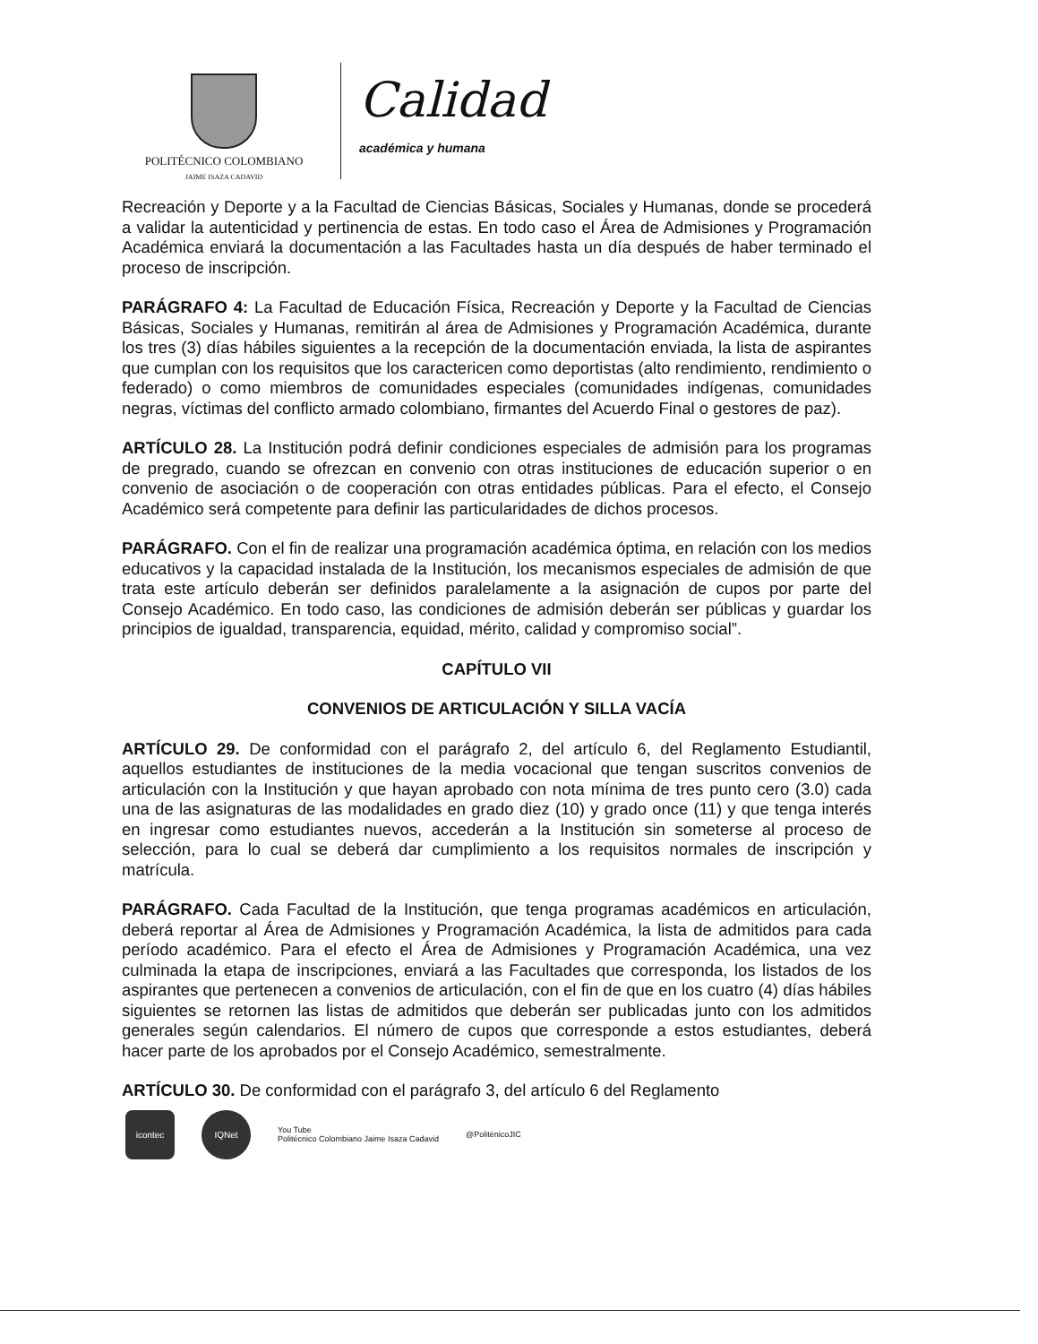POLITÉCNICO COLOMBIANO
JAIME ISAZA CADAVID
Calidad
académica y humana
Recreación y Deporte y a la Facultad de Ciencias Básicas, Sociales y Humanas, donde se procederá a validar la autenticidad y pertinencia de estas. En todo caso el Área de Admisiones y Programación Académica enviará la documentación a las Facultades hasta un día después de haber terminado el proceso de inscripción.
PARÁGRAFO 4: La Facultad de Educación Física, Recreación y Deporte y la Facultad de Ciencias Básicas, Sociales y Humanas, remitirán al área de Admisiones y Programación Académica, durante los tres (3) días hábiles siguientes a la recepción de la documentación enviada, la lista de aspirantes que cumplan con los requisitos que los caractericen como deportistas (alto rendimiento, rendimiento o federado) o como miembros de comunidades especiales (comunidades indígenas, comunidades negras, víctimas del conflicto armado colombiano, firmantes del Acuerdo Final o gestores de paz).
ARTÍCULO 28. La Institución podrá definir condiciones especiales de admisión para los programas de pregrado, cuando se ofrezcan en convenio con otras instituciones de educación superior o en convenio de asociación o de cooperación con otras entidades públicas. Para el efecto, el Consejo Académico será competente para definir las particularidades de dichos procesos.
PARÁGRAFO. Con el fin de realizar una programación académica óptima, en relación con los medios educativos y la capacidad instalada de la Institución, los mecanismos especiales de admisión de que trata este artículo deberán ser definidos paralelamente a la asignación de cupos por parte del Consejo Académico. En todo caso, las condiciones de admisión deberán ser públicas y guardar los principios de igualdad, transparencia, equidad, mérito, calidad y compromiso social”.
CAPÍTULO VII
CONVENIOS DE ARTICULACIÓN Y SILLA VACÍA
ARTÍCULO 29. De conformidad con el parágrafo 2, del artículo 6, del Reglamento Estudiantil, aquellos estudiantes de instituciones de la media vocacional que tengan suscritos convenios de articulación con la Institución y que hayan aprobado con nota mínima de tres punto cero (3.0) cada una de las asignaturas de las modalidades en grado diez (10) y grado once (11) y que tenga interés en ingresar como estudiantes nuevos, accederán a la Institución sin someterse al proceso de selección, para lo cual se deberá dar cumplimiento a los requisitos normales de inscripción y matrícula.
PARÁGRAFO. Cada Facultad de la Institución, que tenga programas académicos en articulación, deberá reportar al Área de Admisiones y Programación Académica, la lista de admitidos para cada período académico. Para el efecto el Área de Admisiones y Programación Académica, una vez culminada la etapa de inscripciones, enviará a las Facultades que corresponda, los listados de los aspirantes que pertenecen a convenios de articulación, con el fin de que en los cuatro (4) días hábiles siguientes se retornen las listas de admitidos que deberán ser publicadas junto con los admitidos generales según calendarios. El número de cupos que corresponde a estos estudiantes, deberá hacer parte de los aprobados por el Consejo Académico, semestralmente.
ARTÍCULO 30. De conformidad con el parágrafo 3, del artículo 6 del Reglamento
icontec IQNet
You Tube
Politécnico Colombiano Jaime Isaza Cadavid
@PoliténicoJIC